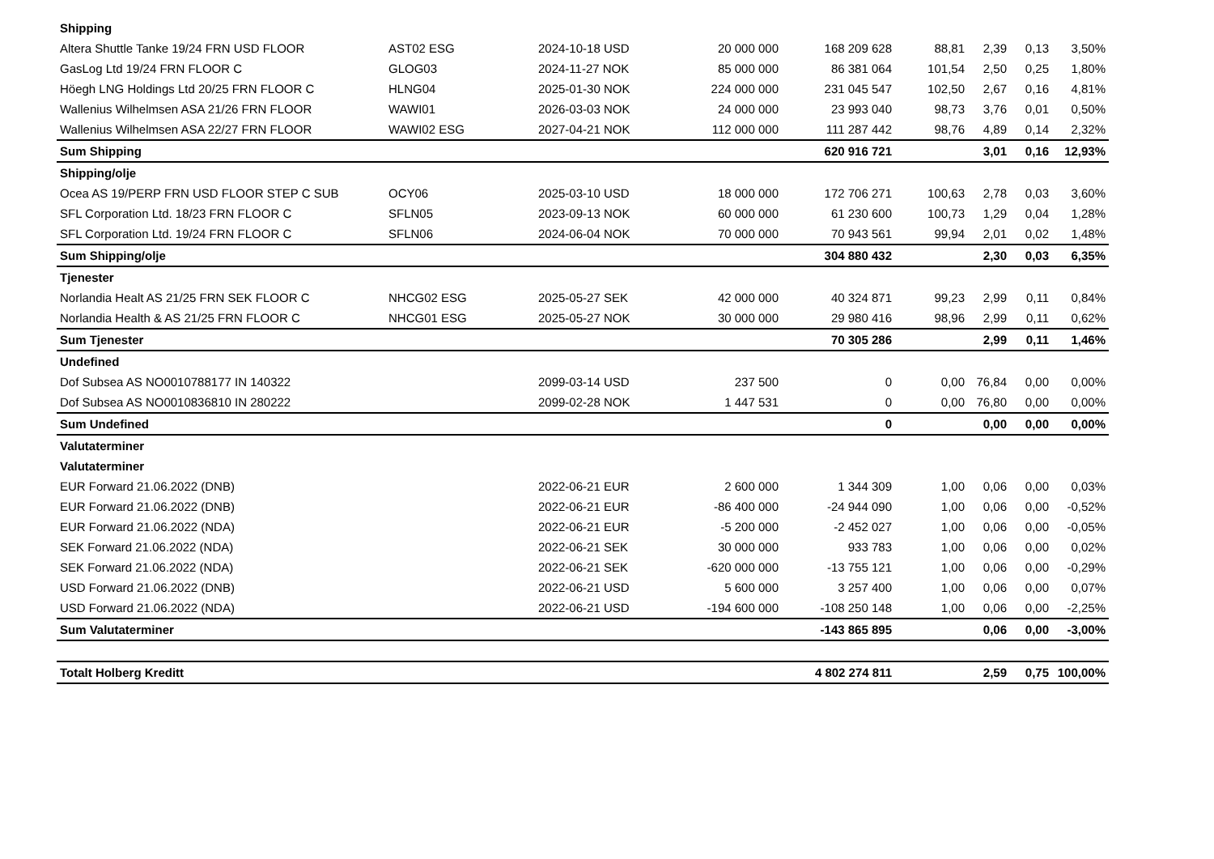| Shipping | | | | | | | | |
| Altera Shuttle Tanke 19/24 FRN USD FLOOR | AST02 ESG | 2024-10-18 USD | 20 000 000 | 168 209 628 | 88,81 | 2,39 | 0,13 | 3,50% |
| GasLog Ltd 19/24 FRN FLOOR C | GLOG03 | 2024-11-27 NOK | 85 000 000 | 86 381 064 | 101,54 | 2,50 | 0,25 | 1,80% |
| Höegh LNG Holdings Ltd 20/25 FRN FLOOR C | HLNG04 | 2025-01-30 NOK | 224 000 000 | 231 045 547 | 102,50 | 2,67 | 0,16 | 4,81% |
| Wallenius Wilhelmsen ASA 21/26 FRN FLOOR | WAWI01 | 2026-03-03 NOK | 24 000 000 | 23 993 040 | 98,73 | 3,76 | 0,01 | 0,50% |
| Wallenius Wilhelmsen ASA 22/27 FRN FLOOR | WAWI02 ESG | 2027-04-21 NOK | 112 000 000 | 111 287 442 | 98,76 | 4,89 | 0,14 | 2,32% |
| Sum Shipping | | | | 620 916 721 | | 3,01 | 0,16 | 12,93% |
| Shipping/olje | | | | | | | | |
| Ocea AS 19/PERP FRN USD FLOOR STEP C SUB | OCY06 | 2025-03-10 USD | 18 000 000 | 172 706 271 | 100,63 | 2,78 | 0,03 | 3,60% |
| SFL Corporation Ltd. 18/23 FRN FLOOR C | SFLN05 | 2023-09-13 NOK | 60 000 000 | 61 230 600 | 100,73 | 1,29 | 0,04 | 1,28% |
| SFL Corporation Ltd. 19/24 FRN FLOOR C | SFLN06 | 2024-06-04 NOK | 70 000 000 | 70 943 561 | 99,94 | 2,01 | 0,02 | 1,48% |
| Sum Shipping/olje | | | | 304 880 432 | | 2,30 | 0,03 | 6,35% |
| Tjenester | | | | | | | | |
| Norlandia Healt AS 21/25 FRN SEK FLOOR C | NHCG02 ESG | 2025-05-27 SEK | 42 000 000 | 40 324 871 | 99,23 | 2,99 | 0,11 | 0,84% |
| Norlandia Health & AS 21/25 FRN FLOOR C | NHCG01 ESG | 2025-05-27 NOK | 30 000 000 | 29 980 416 | 98,96 | 2,99 | 0,11 | 0,62% |
| Sum Tjenester | | | | 70 305 286 | | 2,99 | 0,11 | 1,46% |
| Undefined | | | | | | | | |
| Dof Subsea AS NO0010788177 IN 140322 | | 2099-03-14 USD | 237 500 | 0 | 0,00 | 76,84 | 0,00 | 0,00% |
| Dof Subsea AS NO0010836810 IN 280222 | | 2099-02-28 NOK | 1 447 531 | 0 | 0,00 | 76,80 | 0,00 | 0,00% |
| Sum Undefined | | | | 0 | | 0,00 | 0,00 | 0,00% |
| Valutaterminer | | | | | | | | |
| Valutaterminer | | | | | | | | |
| EUR Forward 21.06.2022 (DNB) | | 2022-06-21 EUR | 2 600 000 | 1 344 309 | 1,00 | 0,06 | 0,00 | 0,03% |
| EUR Forward 21.06.2022 (DNB) | | 2022-06-21 EUR | -86 400 000 | -24 944 090 | 1,00 | 0,06 | 0,00 | -0,52% |
| EUR Forward 21.06.2022 (NDA) | | 2022-06-21 EUR | -5 200 000 | -2 452 027 | 1,00 | 0,06 | 0,00 | -0,05% |
| SEK Forward 21.06.2022 (NDA) | | 2022-06-21 SEK | 30 000 000 | 933 783 | 1,00 | 0,06 | 0,00 | 0,02% |
| SEK Forward 21.06.2022 (NDA) | | 2022-06-21 SEK | -620 000 000 | -13 755 121 | 1,00 | 0,06 | 0,00 | -0,29% |
| USD Forward 21.06.2022 (DNB) | | 2022-06-21 USD | 5 600 000 | 3 257 400 | 1,00 | 0,06 | 0,00 | 0,07% |
| USD Forward 21.06.2022 (NDA) | | 2022-06-21 USD | -194 600 000 | -108 250 148 | 1,00 | 0,06 | 0,00 | -2,25% |
| Sum Valutaterminer | | | | -143 865 895 | | 0,06 | 0,00 | -3,00% |
| Totalt Holberg Kreditt | | | | 4 802 274 811 | | 2,59 | 0,75 | 100,00% |